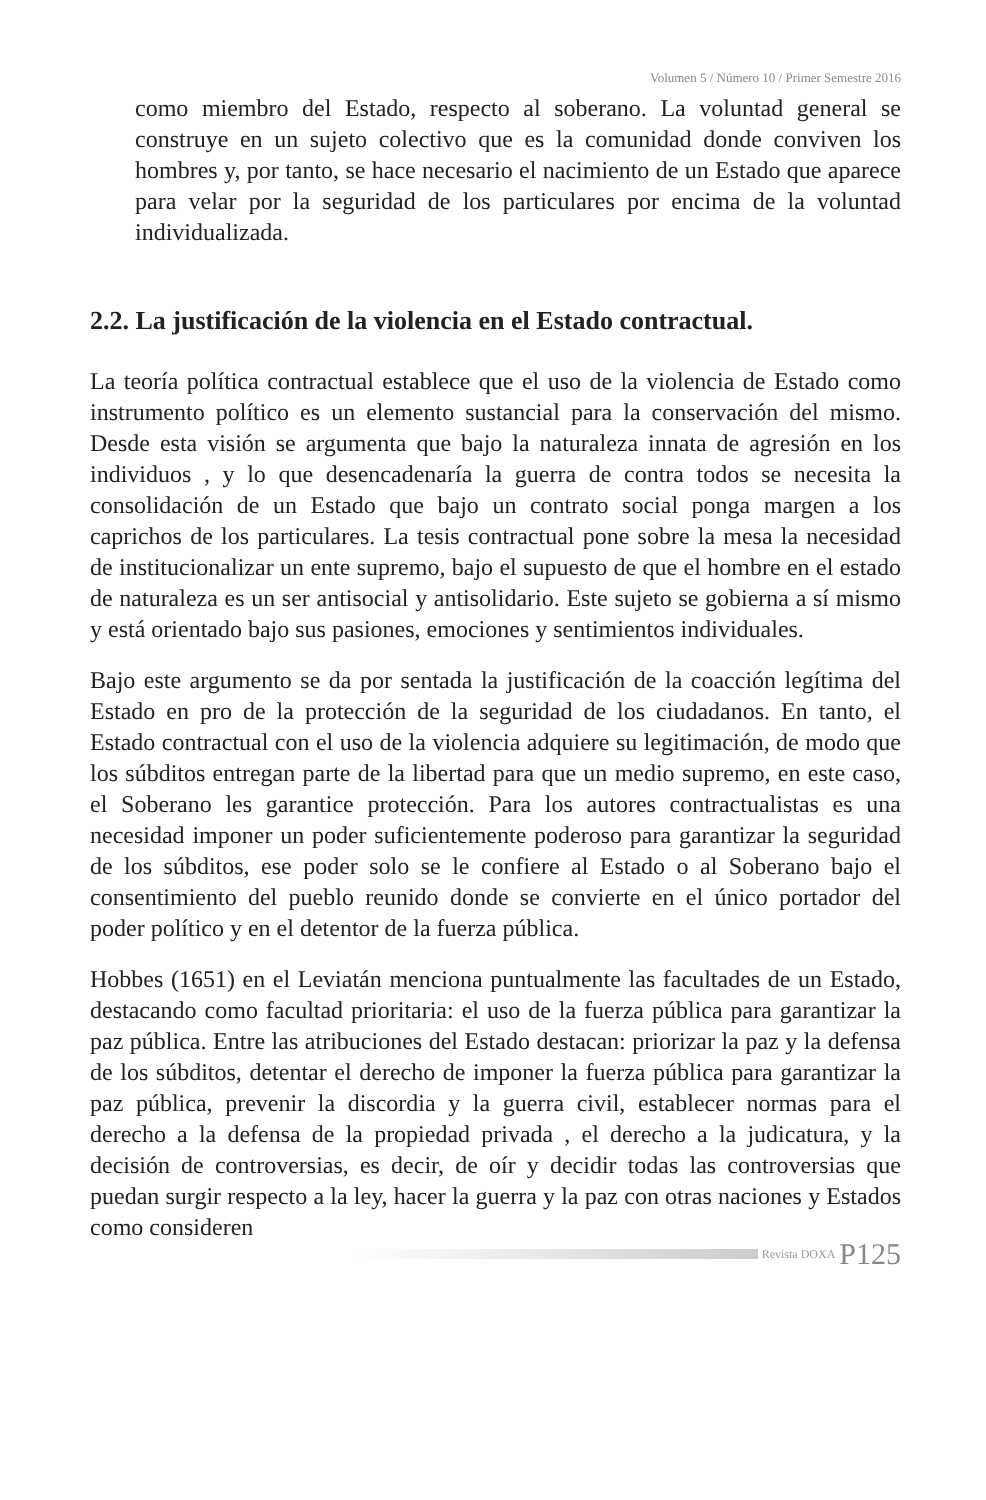Volumen 5 / Número 10 / Primer Semestre 2016
como miembro del Estado, respecto al soberano. La voluntad general se construye en un sujeto colectivo que es la comunidad donde conviven los hombres y, por tanto, se hace necesario el nacimiento de un Estado que aparece para velar por la seguridad de los particulares por encima de la voluntad individualizada.
2.2. La justificación de la violencia en el Estado contractual.
La teoría política contractual establece que el uso de la violencia de Estado como instrumento político es un elemento sustancial para la conservación del mismo. Desde esta visión se argumenta que bajo la naturaleza innata de agresión en los individuos , y lo que desencadenaría la guerra de contra todos se necesita la consolidación de un Estado que bajo un contrato social ponga margen a los caprichos de los particulares. La tesis contractual pone sobre la mesa la necesidad de institucionalizar un ente supremo, bajo el supuesto de que el hombre en el estado de naturaleza es un ser antisocial y antisolidario. Este sujeto se gobierna a sí mismo y está orientado bajo sus pasiones, emociones y sentimientos individuales.
Bajo este argumento se da por sentada la justificación de la coacción legítima del Estado en pro de la protección de la seguridad de los ciudadanos. En tanto, el Estado contractual con el uso de la violencia adquiere su legitimación, de modo que los súbditos entregan parte de la libertad para que un medio supremo, en este caso, el Soberano les garantice protección. Para los autores contractualistas es una necesidad imponer un poder suficientemente poderoso para garantizar la seguridad de los súbditos, ese poder solo se le confiere al Estado o al Soberano bajo el consentimiento del pueblo reunido donde se convierte en el único portador del poder político y en el detentor de la fuerza pública.
Hobbes (1651) en el Leviatán menciona puntualmente las facultades de un Estado, destacando como facultad prioritaria: el uso de la fuerza pública para garantizar la paz pública. Entre las atribuciones del Estado destacan: priorizar la paz y la defensa de los súbditos, detentar el derecho de imponer la fuerza pública para garantizar la paz pública, prevenir la discordia y la guerra civil, establecer normas para el derecho a la defensa de la propiedad privada , el derecho a la judicatura, y la decisión de controversias, es decir, de oír y decidir todas las controversias que puedan surgir respecto a la ley, hacer la guerra y la paz con otras naciones y Estados como consideren
Revista DOXA P125